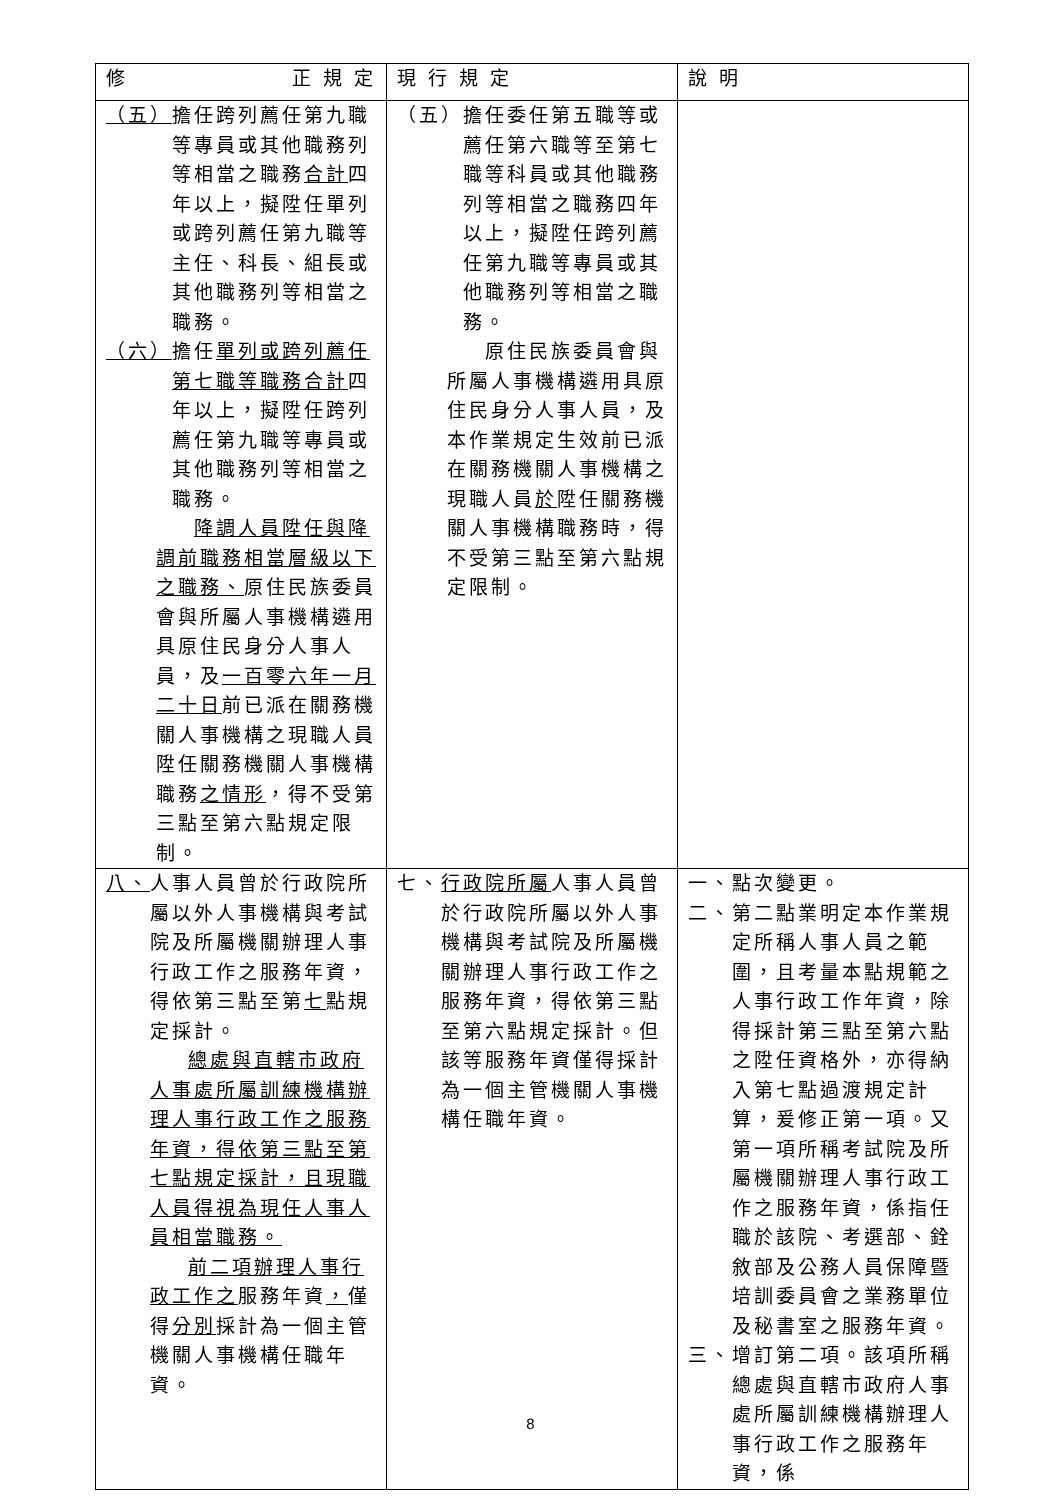| 修 正 規 定 | 現 行 規 定 | 說 明 |
| --- | --- | --- |
| （五） 擔任跨列薦任第九職等專員或其他職務列等相當之職務 合計 四年以上，擬陞任單列或跨列薦任第九職等主任、科長、組長或其他職務列等相當之職務。 （六） 擔任 單列或跨列薦任第七職等職務合計 四年以上，擬陞任跨列薦任第九職等專員或其他職務列等相當之職務。 降調人員陞任與降調前職務相當層級以下之職務、 原住民族委員會與所屬人事機構遴用具原住民身分人事人員，及 一百零六年一月二十日 前已派在關務機關人事機構之現職人員陞任關務機關人事機構職務 之情形 ，得不受第三點至第六點規定限制。 | （五） 擔任委任第五職等或薦任第六職等至第七職等科員或其他職務列等相當之職務四年以上，擬陞任跨列薦任第九職等專員或其他職務列等相當之職務。 原住民族委員會與所屬人事機構遴用具原住民身分人事人員，及本作業規定生效前已派在關務機關人事機構之現職人員 於 陞任關務機關人事機構職務時，得不受第三點至第六點規定限制。 | |
| 八、 人事人員曾於行政院所屬以外人事機構與考試院及所屬機關辦理人事行政工作之服務年資，得依第三點至第 七 點規定採計。 總處與直轄市政府人事處所屬訓練機構辦理人事行政工作之服務年資，得依第三點至第七點規定採計，且現職人員得視為現任人事人員相當職務。 前二項辦理人事行政工作之 服務年資 ， 僅得 分別 採計為一個主管機關人事機構任職年資。 | 七、 行政院所屬 人事人員曾於行政院所屬以外人事機構與考試院及所屬機關辦理人事行政工作之服務年資，得依第三點至第六點規定採計。但該等服務年資僅得採計為一個主管機關人事機構任職年資。 | 一、 點次變更。 二、 第二點業明定本作業規定所稱人事人員之範圍，且考量本點規範之人事行政工作年資，除得採計第三點至第六點之陞任資格外，亦得納入第七點過渡規定計算，爰修正第一項。又第一項所稱考試院及所屬機關辦理人事行政工作之服務年資，係指任職於該院、考選部、銓敘部及公務人員保障暨培訓委員會之業務單位及秘書室之服務年資。 三、 增訂第二項。該項所稱總處與直轄市政府人事處所屬訓練機構辦理人事行政工作之服務年資，係 |
8